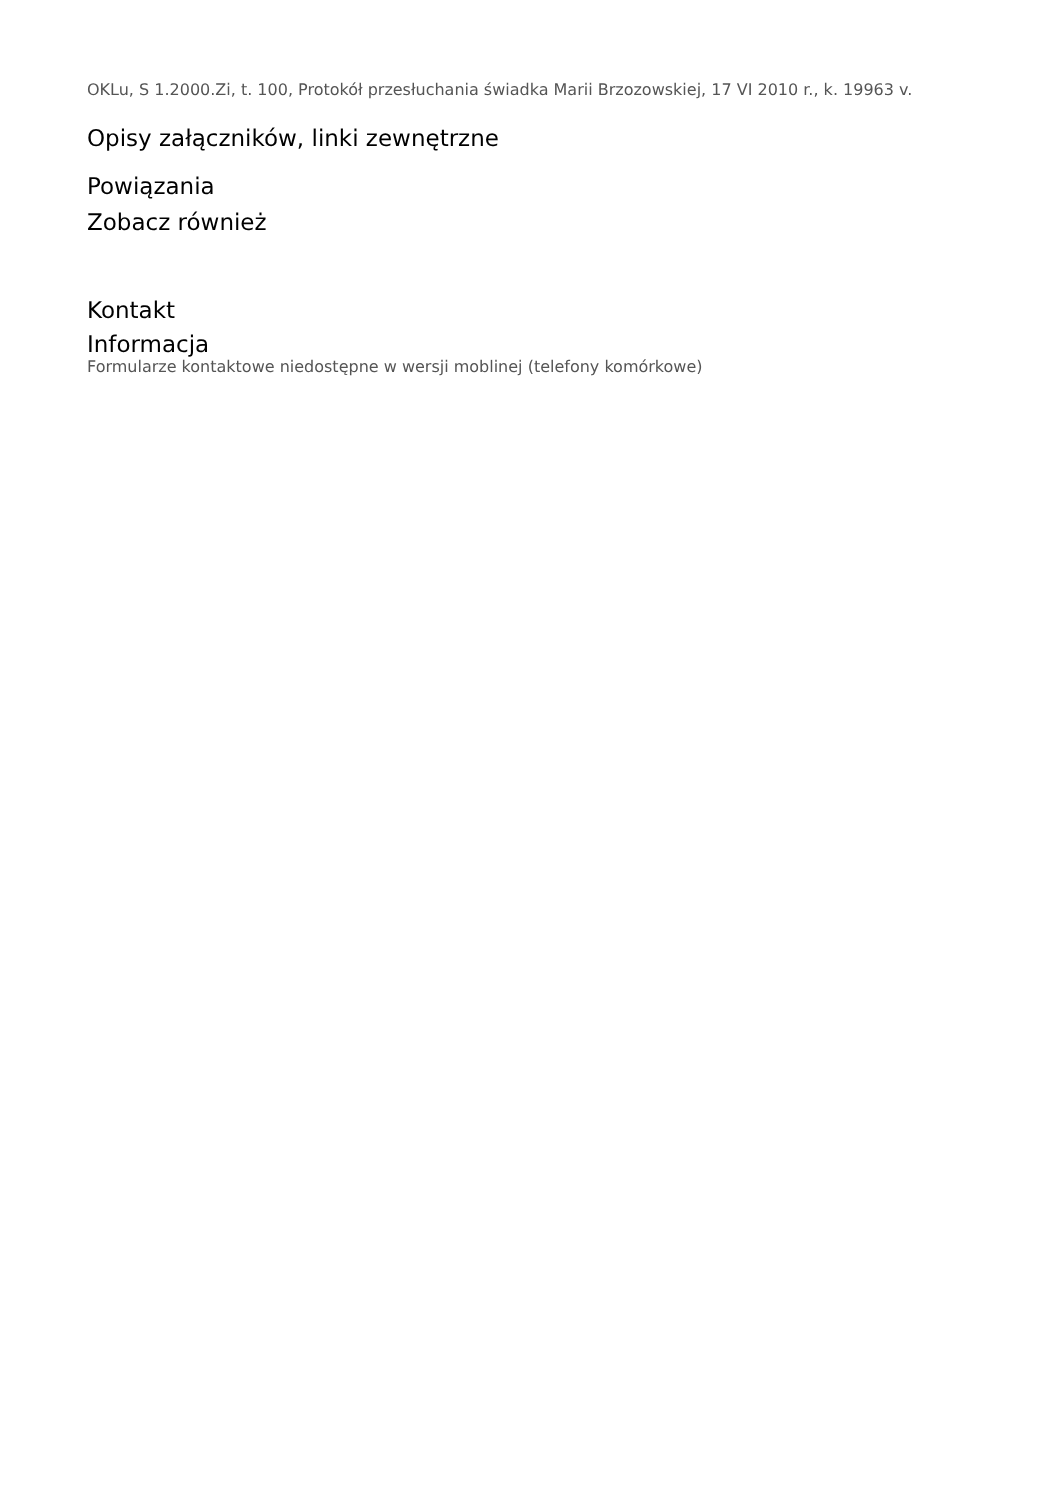OKLu, S 1.2000.Zi, t. 100, Protokół przesłuchania świadka Marii Brzozowskiej, 17 VI 2010 r., k. 19963 v.
Opisy załączników, linki zewnętrzne
Powiązania
Zobacz również
Kontakt
Informacja
Formularze kontaktowe niedostępne w wersji moblinej (telefony komórkowe)